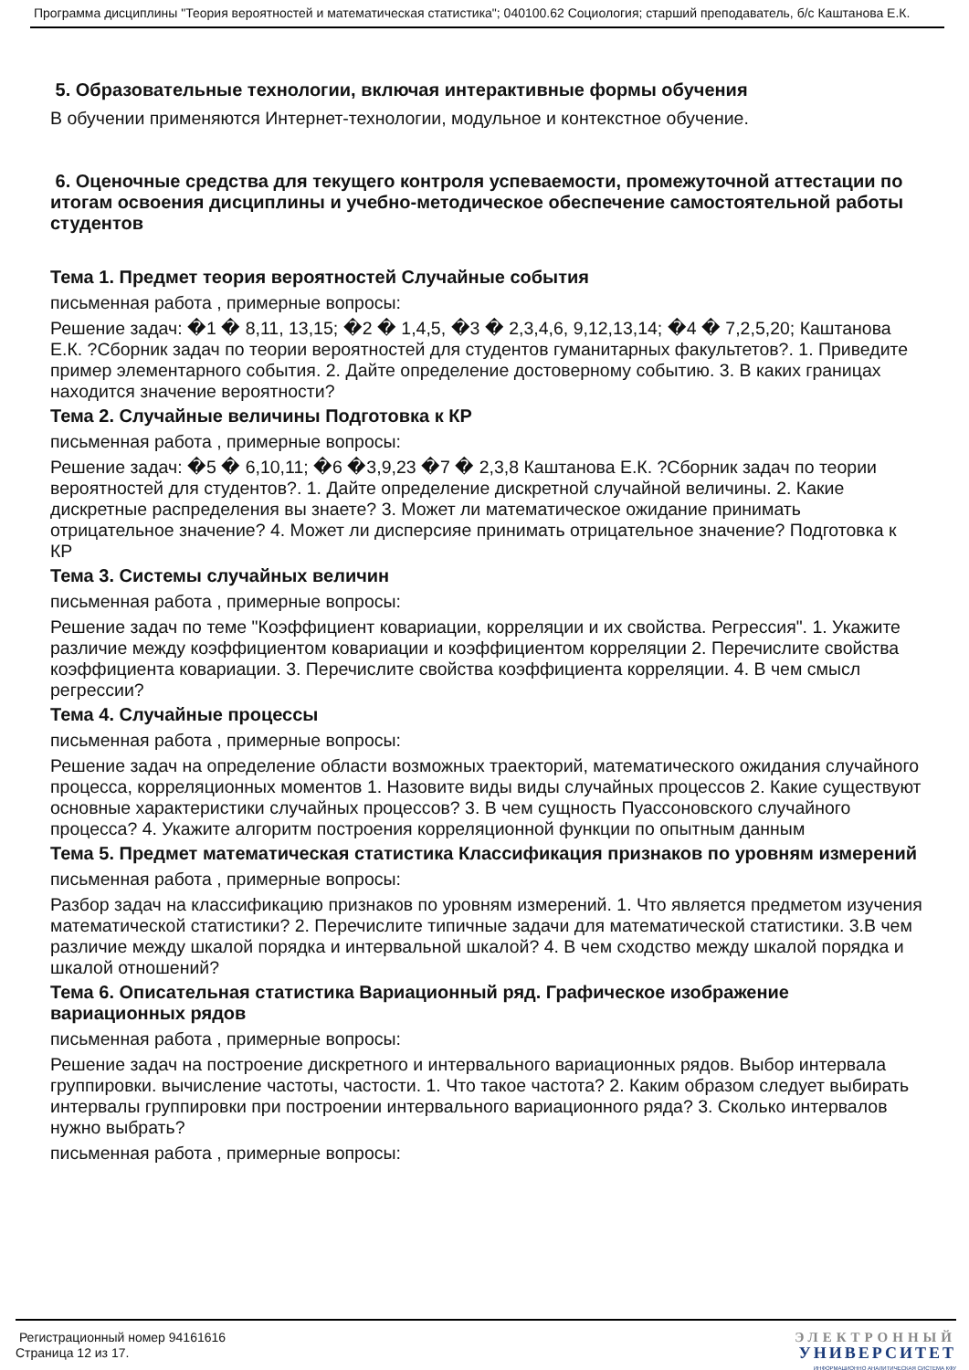Программа дисциплины "Теория вероятностей и математическая статистика"; 040100.62 Социология; старший преподаватель, б/с Каштанова Е.К.
5. Образовательные технологии, включая интерактивные формы обучения
В обучении применяются Интернет-технологии, модульное и контекстное обучение.
6. Оценочные средства для текущего контроля успеваемости, промежуточной аттестации по итогам освоения дисциплины и учебно-методическое обеспечение самостоятельной работы студентов
Тема 1. Предмет теория вероятностей Случайные события
письменная работа , примерные вопросы:
Решение задач: �1 � 8,11, 13,15; �2 � 1,4,5, �3 � 2,3,4,6, 9,12,13,14; �4 � 7,2,5,20; Каштанова Е.К. ?Сборник задач по теории вероятностей для студентов гуманитарных факультетов?. 1. Приведите пример элементарного события. 2. Дайте определение достоверному событию. 3. В каких границах находится значение вероятности?
Тема 2. Случайные величины Подготовка к КР
письменная работа , примерные вопросы:
Решение задач: �5 � 6,10,11; �6 �3,9,23 �7 � 2,3,8 Каштанова Е.К. ?Сборник задач по теории вероятностей для студентов?. 1. Дайте определение дискретной случайной величины. 2. Какие дискретные распределения вы знаете? 3. Может ли математическое ожидание принимать отрицательное значение? 4. Может ли дисперсияе принимать отрицательное значение? Подготовка к КР
Тема 3. Системы случайных величин
письменная работа , примерные вопросы:
Решение задач по теме "Коэффициент ковариации, корреляции и их свойства. Регрессия". 1. Укажите различие между коэффициентом ковариации и коэффициентом корреляции 2. Перечислите свойства коэффициента ковариации. 3. Перечислите свойства коэффициента корреляции. 4. В чем смысл регрессии?
Тема 4. Случайные процессы
письменная работа , примерные вопросы:
Решение задач на определение области возможных траекторий, математического ожидания случайного процесса, корреляционных моментов 1. Назовите виды виды случайных процессов 2. Какие существуют основные характеристики случайных процессов? 3. В чем сущность Пуассоновского случайного процесса? 4. Укажите алгоритм построения корреляционной функции по опытным данным
Тема 5. Предмет математическая статистика Классификация признаков по уровням измерений
письменная работа , примерные вопросы:
Разбор задач на классификацию признаков по уровням измерений. 1. Что является предметом изучения математической статистики? 2. Перечислите типичные задачи для математической статистики. 3.В чем различие между шкалой порядка и интервальной шкалой? 4. В чем сходство между шкалой порядка и шкалой отношений?
Тема 6. Описательная статистика Вариационный ряд. Графическое изображение вариационных рядов
письменная работа , примерные вопросы:
Решение задач на построение дискретного и интервального вариационных рядов. Выбор интервала группировки. вычисление частоты, частости. 1. Что такое частота? 2. Каким образом следует выбирать интервалы группировки при построении интервального вариационного ряда? 3. Сколько интервалов нужно выбрать?
письменная работа , примерные вопросы:
Регистрационный номер 94161616
Страница 12 из 17.
ЭЛЕКТРОННЫЙ
УНИВЕРСИТЕТ
ИНФОРМАЦИОННО АНАЛИТИЧЕСКАЯ СИСТЕМА КФУ